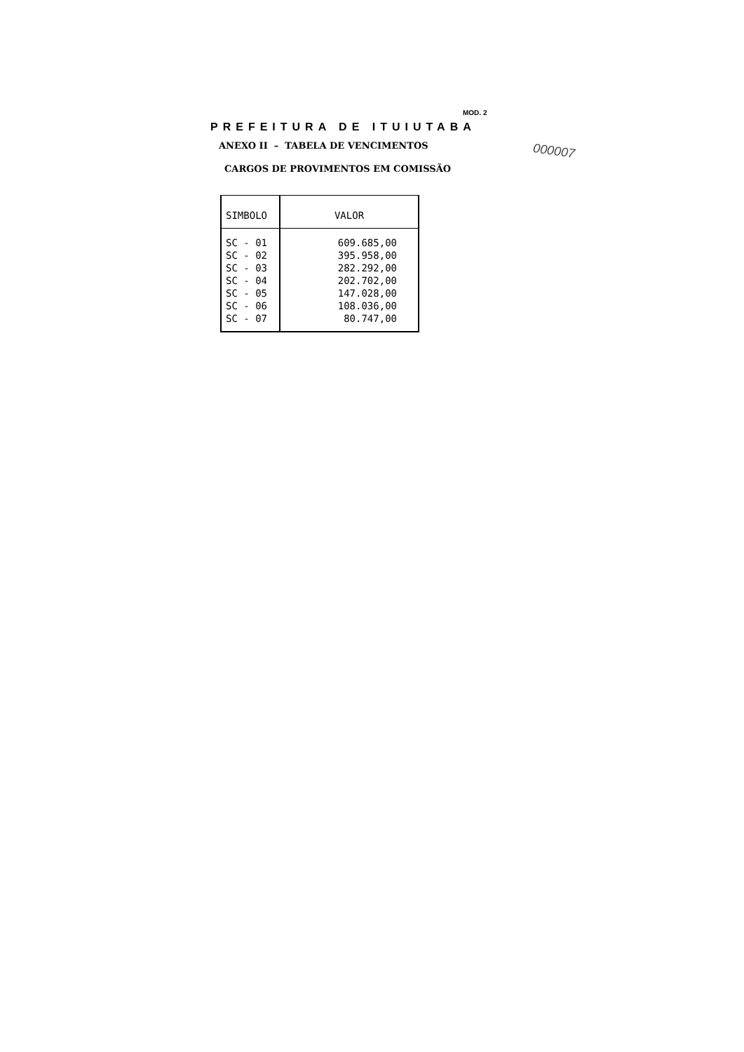MOD. 2
000007
PREFEITURA DE ITUIUTABA
ANEXO II – TABELA DE VENCIMENTOS
CARGOS DE PROVIMENTOS EM COMISSÃO
| SIMBOLO | VALOR |
| --- | --- |
| SC - 01 | 609.685,00 |
| SC - 02 | 395.958,00 |
| SC - 03 | 282.292,00 |
| SC - 04 | 202.702,00 |
| SC - 05 | 147.028,00 |
| SC - 06 | 108.036,00 |
| SC - 07 | 80.747,00 |